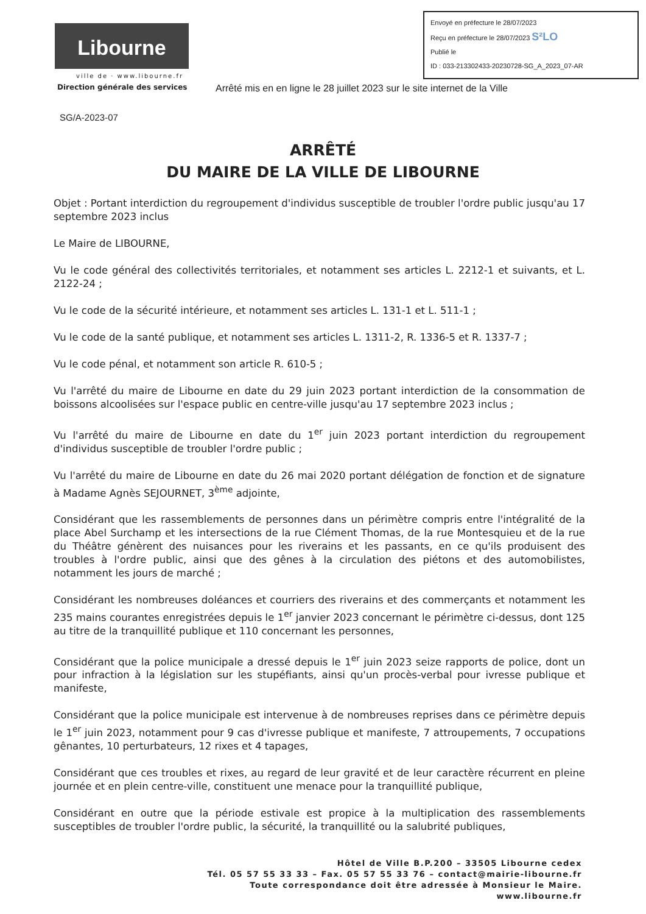Libourne
ville de · www.libourne.fr
Envoyé en préfecture le 28/07/2023
Reçu en préfecture le 28/07/2023 S²LO
Publié le
ID : 033-213302433-20230728-SG_A_2023_07-AR
Direction générale des services Arrêté mis en en ligne le 28 juillet 2023 sur le site internet de la Ville
SG/A-2023-07
ARRÊTÉ
DU MAIRE DE LA VILLE DE LIBOURNE
Objet : Portant interdiction du regroupement d'individus susceptible de troubler l'ordre public jusqu'au 17 septembre 2023 inclus
Le Maire de LIBOURNE,
Vu le code général des collectivités territoriales, et notamment ses articles L. 2212-1 et suivants, et L. 2122-24 ;
Vu le code de la sécurité intérieure, et notamment ses articles L. 131-1 et L. 511-1 ;
Vu le code de la santé publique, et notamment ses articles L. 1311-2, R. 1336-5 et R. 1337-7 ;
Vu le code pénal, et notamment son article R. 610-5 ;
Vu l'arrêté du maire de Libourne en date du 29 juin 2023 portant interdiction de la consommation de boissons alcoolisées sur l'espace public en centre-ville jusqu'au 17 septembre 2023 inclus ;
Vu l'arrêté du maire de Libourne en date du 1<sup>er</sup> juin 2023 portant interdiction du regroupement d'individus susceptible de troubler l'ordre public ;
Vu l'arrêté du maire de Libourne en date du 26 mai 2020 portant délégation de fonction et de signature à Madame Agnès SEJOURNET, 3<sup>ème</sup> adjointe,
Considérant que les rassemblements de personnes dans un périmètre compris entre l'intégralité de la place Abel Surchamp et les intersections de la rue Clément Thomas, de la rue Montesquieu et de la rue du Théâtre génèrent des nuisances pour les riverains et les passants, en ce qu'ils produisent des troubles à l'ordre public, ainsi que des gênes à la circulation des piétons et des automobilistes, notamment les jours de marché ;
Considérant les nombreuses doléances et courriers des riverains et des commerçants et notamment les 235 mains courantes enregistrées depuis le 1<sup>er</sup> janvier 2023 concernant le périmètre ci-dessus, dont 125 au titre de la tranquillité publique et 110 concernant les personnes,
Considérant que la police municipale a dressé depuis le 1<sup>er</sup> juin 2023 seize rapports de police, dont un pour infraction à la législation sur les stupéfiants, ainsi qu'un procès-verbal pour ivresse publique et manifeste,
Considérant que la police municipale est intervenue à de nombreuses reprises dans ce périmètre depuis le 1<sup>er</sup> juin 2023, notamment pour 9 cas d'ivresse publique et manifeste, 7 attroupements, 7 occupations gênantes, 10 perturbateurs, 12 rixes et 4 tapages,
Considérant que ces troubles et rixes, au regard de leur gravité et de leur caractère récurrent en pleine journée et en plein centre-ville, constituent une menace pour la tranquillité publique,
Considérant en outre que la période estivale est propice à la multiplication des rassemblements susceptibles de troubler l'ordre public, la sécurité, la tranquillité ou la salubrité publiques,
Hôtel de Ville B.P.200 – 33505 Libourne cedex
Tél. 05 57 55 33 33 – Fax. 05 57 55 33 76 – contact@mairie-libourne.fr
Toute correspondance doit être adressée à Monsieur le Maire.
www.libourne.fr